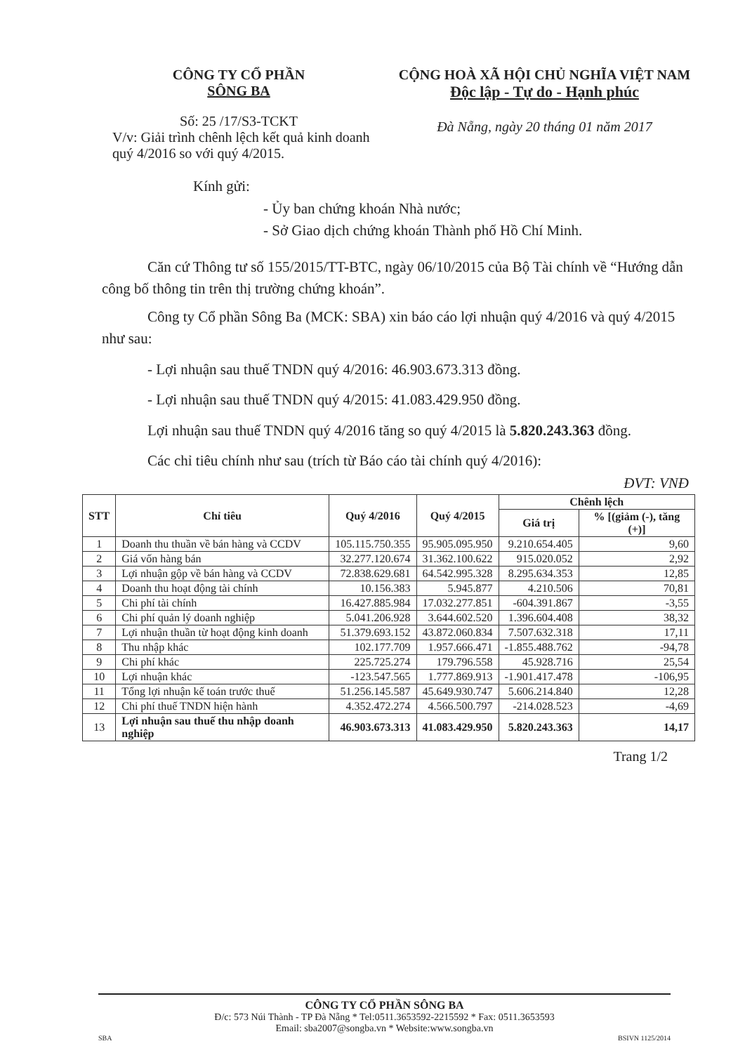CÔNG TY CỔ PHẦN
SÔNG BA
Số: 25 /17/S3-TCKT
V/v: Giải trình chênh lệch kết quả kinh doanh quý 4/2016 so với quý 4/2015.
CỘNG HOÀ XÃ HỘI CHỦ NGHĨA VIỆT NAM
Độc lập - Tự do - Hạnh phúc
Đà Nẵng, ngày 20 tháng 01 năm 2017
Kính gửi:
- Ủy ban chứng khoán Nhà nước;
- Sở Giao dịch chứng khoán Thành phố Hồ Chí Minh.
Căn cứ Thông tư số 155/2015/TT-BTC, ngày 06/10/2015 của Bộ Tài chính về “Hướng dẫn công bố thông tin trên thị trường chứng khoán”.
Công ty Cổ phần Sông Ba (MCK: SBA) xin báo cáo lợi nhuận quý 4/2016 và quý 4/2015 như sau:
- Lợi nhuận sau thuế TNDN quý 4/2016: 46.903.673.313 đồng.
- Lợi nhuận sau thuế TNDN quý 4/2015: 41.083.429.950 đồng.
Lợi nhuận sau thuế TNDN quý 4/2016 tăng so quý 4/2015 là 5.820.243.363 đồng.
Các chỉ tiêu chính như sau (trích từ Báo cáo tài chính quý 4/2016):
ĐVT: VNĐ
| STT | Chỉ tiêu | Quý 4/2016 | Quý 4/2015 | Chênh lệch | |
| --- | --- | --- | --- | --- | --- |
| | | | | Giá trị | % [(giảm (-), tăng (+)] |
| 1 | Doanh thu thuần về bán hàng và CCDV | 105.115.750.355 | 95.905.095.950 | 9.210.654.405 | 9,60 |
| 2 | Giá vốn hàng bán | 32.277.120.674 | 31.362.100.622 | 915.020.052 | 2,92 |
| 3 | Lợi nhuận gộp về bán hàng và CCDV | 72.838.629.681 | 64.542.995.328 | 8.295.634.353 | 12,85 |
| 4 | Doanh thu hoạt động tài chính | 10.156.383 | 5.945.877 | 4.210.506 | 70,81 |
| 5 | Chi phí tài chính | 16.427.885.984 | 17.032.277.851 | -604.391.867 | -3,55 |
| 6 | Chi phí quản lý doanh nghiệp | 5.041.206.928 | 3.644.602.520 | 1.396.604.408 | 38,32 |
| 7 | Lợi nhuận thuần từ hoạt động kinh doanh | 51.379.693.152 | 43.872.060.834 | 7.507.632.318 | 17,11 |
| 8 | Thu nhập khác | 102.177.709 | 1.957.666.471 | -1.855.488.762 | -94,78 |
| 9 | Chi phí khác | 225.725.274 | 179.796.558 | 45.928.716 | 25,54 |
| 10 | Lợi nhuận khác | -123.547.565 | 1.777.869.913 | -1.901.417.478 | -106,95 |
| 11 | Tổng lợi nhuận kế toán trước thuế | 51.256.145.587 | 45.649.930.747 | 5.606.214.840 | 12,28 |
| 12 | Chi phí thuế TNDN hiện hành | 4.352.472.274 | 4.566.500.797 | -214.028.523 | -4,69 |
| 13 | Lợi nhuận sau thuế thu nhập doanh nghiệp | 46.903.673.313 | 41.083.429.950 | 5.820.243.363 | 14,17 |
Trang 1/2
CÔNG TY CỔ PHẦN SÔNG BA
Đ/c: 573 Núi Thành - TP Đà Nẵng * Tel:0511.3653592-2215592 * Fax: 0511.3653593
Email: sba2007@songba.vn * Website:www.songba.vn
SBA BSIVN 1125/2014